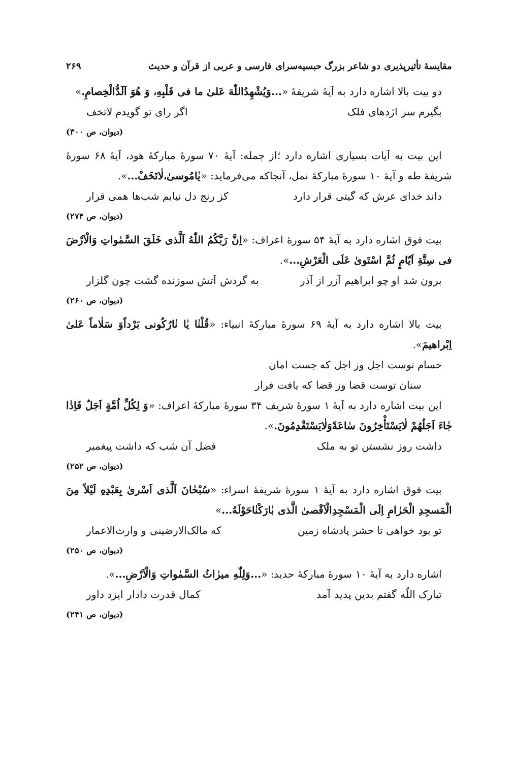مقایسهٔ تأثیرپذیری دو شاعر بزرگ حبسیه‌سرای فارسی و عربی از قرآن و حدیث ۲۶۹
دو بیت بالا اشاره دارد به آیهٔ شریفهٔ «...وَیُشْهِدُاللّٰهَ عَلیٰ ما فی قَلْبِهِ، وَ هُوَ اَلَدُّالْخِصامِ.»
بگیرم سر اژدهای فلک اگر رای تو گویدم لاتخف
(دیوان، ص ۳۰۰)
این بیت به آیات بسیاری اشاره دارد ؛از جمله: آیهٔ ۷۰ سورهٔ مبارکهٔ هود، آیهٔ ۶۸ سورهٔ شریفهٔ طه و آیهٔ ۱۰ سورهٔ مبارکهٔ نمل، آنجاکه می‌فرماید: «یٰامُوسیٰ،لٰاتَخَفْ...».
داند خدای عرش که گیتی قرار دارد کز رنج دل نیابم شب‌ها همی قرار
(دیوان، ص ۲۷۴)
بیت فوق اشاره دارد به آیهٔ ۵۴ سورهٔ اعراف: «اِنَّ رَبَّکُمُ اللّٰهُ اَلَّذی خَلَقَ السَّمٰواتِ وَالْاَرْضَ فی سِتَّةِ اَیّامٍ ثُمَّ اسْتَویٰ عَلَی الْعَرْشِ...».
برون شد او چو ابراهیم آزر از آذر به گردش آتش سوزنده گشت چون گلزار
(دیوان، ص ۲۶۰)
بیت بالا اشاره دارد به آیهٔ ۶۹ سورهٔ مبارکهٔ انبیاء: «قُلْنٰا یٰا نٰارُکُونی بَرْداًوَ سَلٰاماً عَلیٰ اِبْراهیمَ».
حسام توست اجل وز اجل که جست امان
سنان توست قضا وز قضا که یافت فرار
این بیت اشاره دارد به آیهٔ ۱ سورهٔ شریف ۳۴ سورهٔ مبارکهٔ اعراف: «وَ لِکُلِّ اُمَّةٍ اَجَلٌ فَاِذٰا جٰاءَ اَجَلُهُمْ لٰایَسْتَأْخِرُونَ سٰاعَةًوَلٰایَسْتَقْدِمُونَ.».
داشت روز نشستن تو به ملک فضل آن شب که داشت پیغمبر
(دیوان، ص ۲۵۲)
بیت فوق اشاره دارد به آیهٔ ۱ سورهٔ شریفهٔ اسراء: «سُبْحٰانَ اَلَّذی اَسْریٰ بِعَبْدِهِ لَیْلاً مِنَ الْمَسجِدِ الْحَرٰامِ اِلَی الْمَسْجِدِالْاَقْصیٰ الَّذی بٰارَکْنٰاحَوْلَهُ...»
تو بود خواهی تا حشر پادشاه زمین که مالک‌الارضینی و وارث‌الاعمار
(دیوان، ص ۲۵۰)
اشاره دارد به آیهٔ ۱۰ سورهٔ مبارکهٔ حدید: «...وَلِلّٰهِ میرٰاثُ السَّمٰواتِ وَالْاَرْضِ...».
تبارک اللّه گفتم بدین پدید آمد کمال قدرت دادار ایزد داور
(دیوان، ص ۲۴۱)